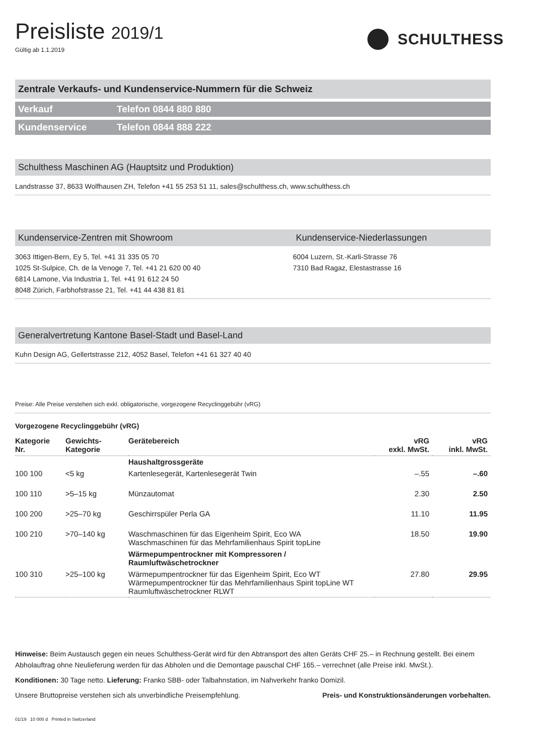Preisliste 2019/1
Gültig ab 1.1.2019
SCHULTHESS
Zentrale Verkaufs- und Kundenservice-Nummern für die Schweiz
Verkauf Telefon 0844 880 880
Kundenservice Telefon 0844 888 222
Schulthess Maschinen AG (Hauptsitz und Produktion)
Landstrasse 37, 8633 Wolfhausen ZH, Telefon +41 55 253 51 11, sales@schulthess.ch, www.schulthess.ch
Kundenservice-Zentren mit Showroom
Kundenservice-Niederlassungen
3063 Ittigen-Bern, Ey 5, Tel. +41 31 335 05 70
1025 St-Sulpice, Ch. de la Venoge 7, Tel. +41 21 620 00 40
6814 Lamone, Via Industria 1, Tel. +41 91 612 24 50
8048 Zürich, Farbhofstrasse 21, Tel. +41 44 438 81 81
6004 Luzern, St.-Karli-Strasse 76
7310 Bad Ragaz, Elestastrasse 16
Generalvertretung Kantone Basel-Stadt und Basel-Land
Kuhn Design AG, Gellertstrasse 212, 4052 Basel, Telefon +41 61 327 40 40
Preise: Alle Preise verstehen sich exkl. obligatorische, vorgezogene Recyclinggebühr (vRG)
Vorgezogene Recyclinggebühr (vRG)
| Kategorie Nr. | Gewichts- Kategorie | Gerätebereich | vRG exkl. MwSt. | vRG inkl. MwSt. |
| --- | --- | --- | --- | --- |
| | | Haushaltgrossgeräte | | |
| 100 100 | <5 kg | Kartenlesegerät, Kartenlesegerät Twin | –.55 | –.60 |
| 100 110 | >5–15 kg | Münzautomat | 2.30 | 2.50 |
| 100 200 | >25–70 kg | Geschirrspüler Perla GA | 11.10 | 11.95 |
| 100 210 | >70–140 kg | Waschmaschinen für das Eigenheim Spirit, Eco WA Waschmaschinen für das Mehrfamilienhaus Spirit topLine | 18.50 | 19.90 |
| | | Wärmepumpentrockner mit Kompressoren / Raumluftwäschetrockner | | |
| 100 310 | >25–100 kg | Wärmepumpentrockner für das Eigenheim Spirit, Eco WT Wärmepumpentrockner für das Mehrfamilienhaus Spirit topLine WT Raumluftwäschetrockner RLWT | 27.80 | 29.95 |
Hinweise: Beim Austausch gegen ein neues Schulthess-Gerät wird für den Abtransport des alten Geräts CHF 25.– in Rechnung gestellt. Bei einem Abholauftrag ohne Neulieferung werden für das Abholen und die Demontage pauschal CHF 165.– verrechnet (alle Preise inkl. MwSt.).
Konditionen: 30 Tage netto. Lieferung: Franko SBB- oder Talbahnstation, im Nahverkehr franko Domizil.
Unsere Bruttopreise verstehen sich als unverbindliche Preisempfehlung. Preis- und Konstruktionsänderungen vorbehalten.
01/19 10 000 d Printed in Switzerland